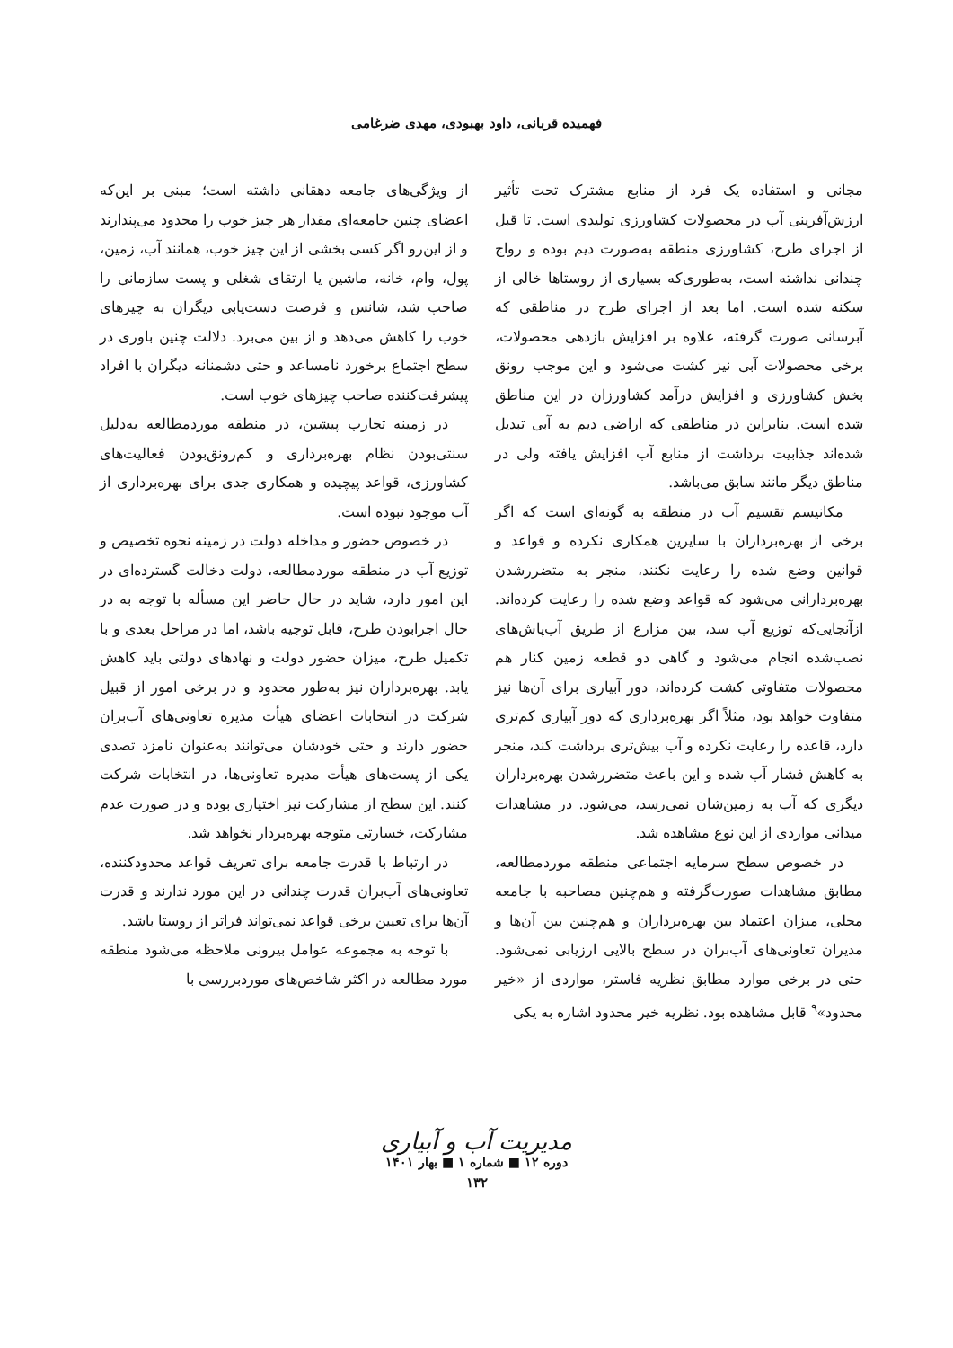فهمیده قربانی، داود بهبودی، مهدی ضرغامی
مجانی و استفاده یک فرد از منابع مشترک تحت تأثیر ارزش‌آفرینی آب در محصولات کشاورزی تولیدی است. تا قبل از اجرای طرح، کشاورزی منطقه به‌صورت دیم بوده و رواج چندانی نداشته است، به‌طوری‌که بسیاری از روستاها خالی از سکنه شده است. اما بعد از اجرای طرح در مناطقی که آبرسانی صورت گرفته، علاوه بر افزایش بازدهی محصولات، برخی محصولات آبی نیز کشت می‌شود و این موجب رونق بخش کشاورزی و افزایش درآمد کشاورزان در این مناطق شده است. بنابراین در مناطقی که اراضی دیم به آبی تبدیل شده‌اند جذابیت برداشت از منابع آب افزایش یافته ولی در مناطق دیگر مانند سابق می‌باشد.
مکانیسم تقسیم آب در منطقه به گونه‌ای است که اگر برخی از بهره‌برداران با سایرین همکاری نکرده و قواعد و قوانین وضع شده را رعایت نکنند، منجر به متضررشدن بهره‌بردارانی می‌شود که قواعد وضع شده را رعایت کرده‌اند. ازآنجایی‌که توزیع آب سد، بین مزارع از طریق آب‌پاش‌های نصب‌شده انجام می‌شود و گاهی دو قطعه زمین کنار هم محصولات متفاوتی کشت کرده‌اند، دور آبیاری برای آن‌ها نیز متفاوت خواهد بود، مثلاً اگر بهره‌برداری که دور آبیاری کم‌تری دارد، قاعده را رعایت نکرده و آب بیش‌تری برداشت کند، منجر به کاهش فشار آب شده و این باعث متضررشدن بهره‌برداران دیگری که آب به زمین‌شان نمی‌رسد، می‌شود. در مشاهدات میدانی مواردی از این نوع مشاهده شد.
در خصوص سطح سرمایه اجتماعی منطقه موردمطالعه، مطابق مشاهدات صورت‌گرفته و هم‌چنین مصاحبه با جامعه محلی، میزان اعتماد بین بهره‌برداران و هم‌چنین بین آن‌ها و مدیران تعاونی‌های آب‌بران در سطح بالایی ارزیابی نمی‌شود. حتی در برخی موارد مطابق نظریه فاستر، مواردی از «خیر محدود»<sup>۹</sup> قابل مشاهده بود. نظریه خیر محدود اشاره به یکی
از ویژگی‌های جامعه دهقانی داشته است؛ مبنی بر این‌که اعضای چنین جامعه‌ای مقدار هر چیز خوب را محدود می‌پندارند و از این‌رو اگر کسی بخشی از این چیز خوب، همانند آب، زمین، پول، وام، خانه، ماشین یا ارتقای شغلی و پست سازمانی را صاحب شد، شانس و فرصت دست‌یابی دیگران به چیزهای خوب را کاهش می‌دهد و از بین می‌برد. دلالت چنین باوری در سطح اجتماع برخورد نامساعد و حتی دشمنانه دیگران با افراد پیشرفت‌کننده صاحب چیزهای خوب است.
در زمینه تجارب پیشین، در منطقه موردمطالعه به‌دلیل سنتی‌بودن نظام بهره‌برداری و کم‌رونق‌بودن فعالیت‌های کشاورزی، قواعد پیچیده و همکاری جدی برای بهره‌برداری از آب موجود نبوده است.
در خصوص حضور و مداخله دولت در زمینه نحوه تخصیص و توزیع آب در منطقه موردمطالعه، دولت دخالت گسترده‌ای در این امور دارد، شاید در حال حاضر این مسأله با توجه به در حال اجرابودن طرح، قابل توجیه باشد، اما در مراحل بعدی و با تکمیل طرح، میزان حضور دولت و نهادهای دولتی باید کاهش یابد. بهره‌برداران نیز به‌طور محدود و در برخی امور از قبیل شرکت در انتخابات اعضای هیأت مدیره تعاونی‌های آب‌بران حضور دارند و حتی خودشان می‌توانند به‌عنوان نامزد تصدی یکی از پست‌های هیأت مدیره تعاونی‌ها، در انتخابات شرکت کنند. این سطح از مشارکت نیز اختیاری بوده و در صورت عدم مشارکت، خسارتی متوجه بهره‌بردار نخواهد شد.
در ارتباط با قدرت جامعه برای تعریف قواعد محدودکننده، تعاونی‌های آب‌بران قدرت چندانی در این مورد ندارند و قدرت آن‌ها برای تعیین برخی قواعد نمی‌تواند فراتر از روستا باشد.
با توجه به مجموعه عوامل بیرونی ملاحظه می‌شود منطقه مورد مطالعه در اکثر شاخص‌های موردبررسی با
مدیریت آب و آبیاری
دوره ۱۲ ■ شماره ۱ ■ بهار ۱۴۰۱
۱۳۲